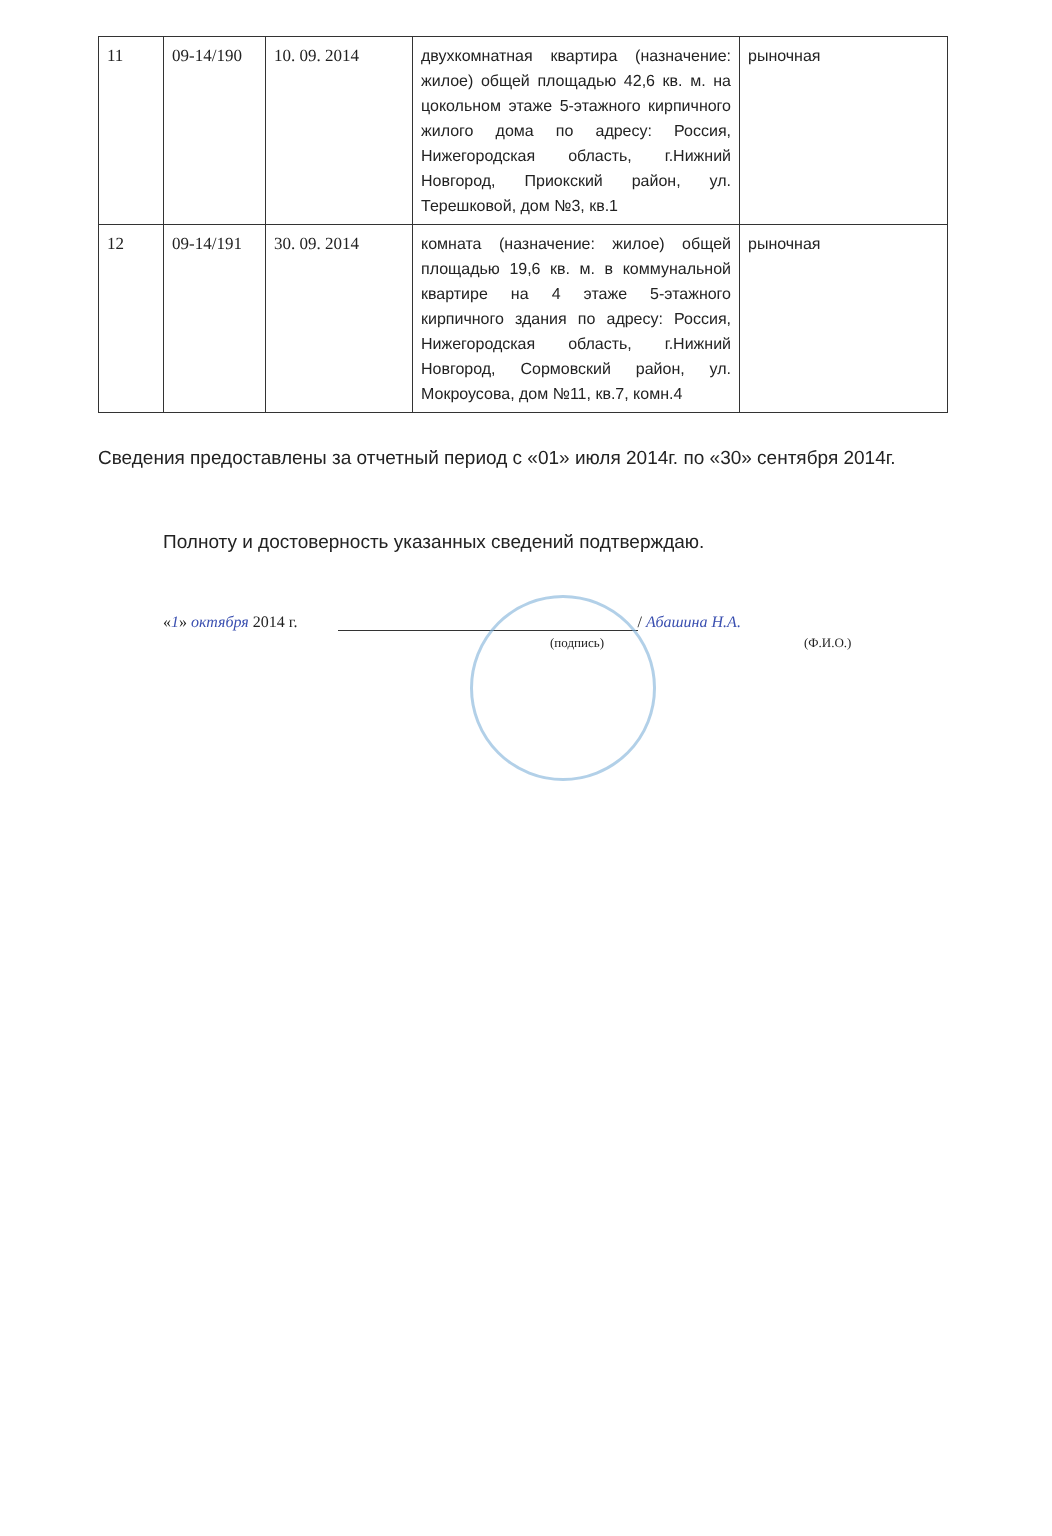| 11 | 09-14/190 | 10. 09. 2014 | двухкомнатная квартира (назначение: жилое) общей площадью 42,6 кв. м. на цокольном этаже 5-этажного кирпичного жилого дома по адресу: Россия, Нижегородская область, г.Нижний Новгород, Приокский район, ул. Терешковой, дом №3, кв.1 | рыночная |
| 12 | 09-14/191 | 30. 09. 2014 | комната (назначение: жилое) общей площадью 19,6 кв. м. в коммунальной квартире на 4 этаже 5-этажного кирпичного здания по адресу: Россия, Нижегородская область, г.Нижний Новгород, Сормовский район, ул. Мокроусова, дом №11, кв.7, комн.4 | рыночная |
Сведения предоставлены за отчетный период с «01» июля 2014г. по «30» сентября 2014г.
Полноту и достоверность указанных сведений подтверждаю.
«1» октября 2014 г. / Абашина Н.А.
(подпись) (Ф.И.О.)